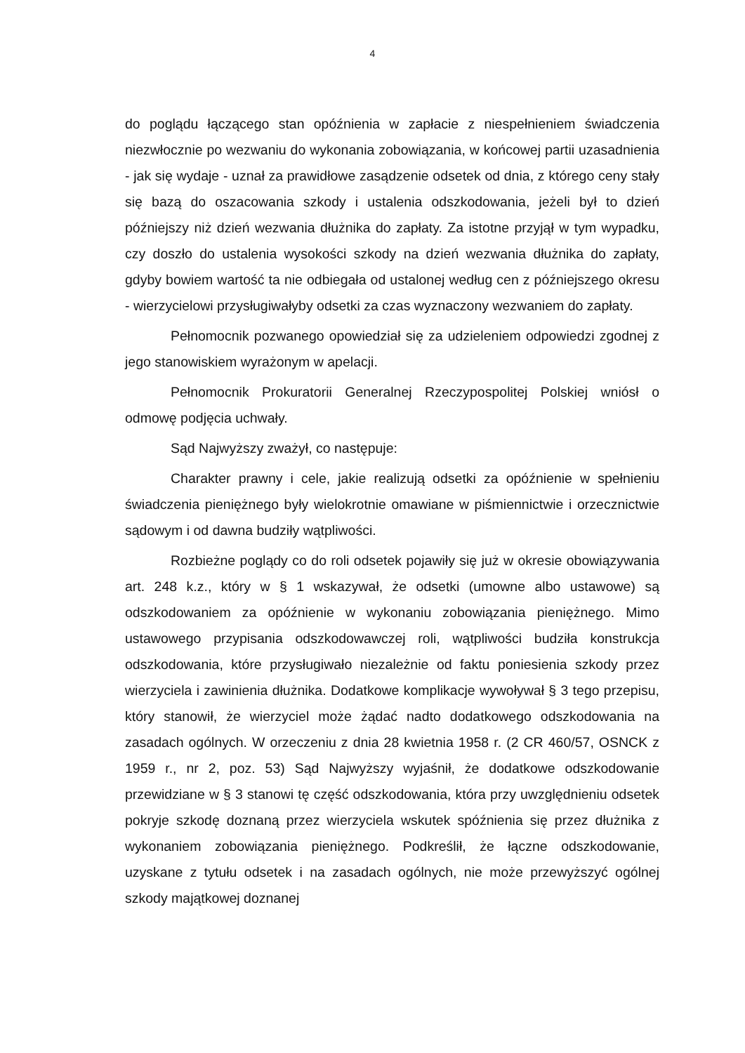4
do poglądu łączącego stan opóźnienia w zapłacie z niespełnieniem świadczenia niezwłocznie po wezwaniu do wykonania zobowiązania, w końcowej partii uzasadnienia - jak się wydaje - uznał za prawidłowe zasądzenie odsetek od dnia, z którego ceny stały się bazą do oszacowania szkody i ustalenia odszkodowania, jeżeli był to dzień późniejszy niż dzień wezwania dłużnika do zapłaty. Za istotne przyjął w tym wypadku, czy doszło do ustalenia wysokości szkody na dzień wezwania dłużnika do zapłaty, gdyby bowiem wartość ta nie odbiegała od ustalonej według cen z późniejszego okresu - wierzycielowi przysługiwałyby odsetki za czas wyznaczony wezwaniem do zapłaty.
Pełnomocnik pozwanego opowiedział się za udzieleniem odpowiedzi zgodnej z jego stanowiskiem wyrażonym w apelacji.
Pełnomocnik Prokuratorii Generalnej Rzeczypospolitej Polskiej wniósł o odmowę podjęcia uchwały.
Sąd Najwyższy zważył, co następuje:
Charakter prawny i cele, jakie realizują odsetki za opóźnienie w spełnieniu świadczenia pieniężnego były wielokrotnie omawiane w piśmiennictwie i orzecznictwie sądowym i od dawna budziły wątpliwości.
Rozbieżne poglądy co do roli odsetek pojawiły się już w okresie obowiązywania art. 248 k.z., który w § 1 wskazywał, że odsetki (umowne albo ustawowe) są odszkodowaniem za opóźnienie w wykonaniu zobowiązania pieniężnego. Mimo ustawowego przypisania odszkodowawczej roli, wątpliwości budziła konstrukcja odszkodowania, które przysługiwało niezależnie od faktu poniesienia szkody przez wierzyciela i zawinienia dłużnika. Dodatkowe komplikacje wywoływał § 3 tego przepisu, który stanowił, że wierzyciel może żądać nadto dodatkowego odszkodowania na zasadach ogólnych. W orzeczeniu z dnia 28 kwietnia 1958 r. (2 CR 460/57, OSNCK z 1959 r., nr 2, poz. 53) Sąd Najwyższy wyjaśnił, że dodatkowe odszkodowanie przewidziane w § 3 stanowi tę część odszkodowania, która przy uwzględnieniu odsetek pokryje szkodę doznaną przez wierzyciela wskutek spóźnienia się przez dłużnika z wykonaniem zobowiązania pieniężnego. Podkreślił, że łączne odszkodowanie, uzyskane z tytułu odsetek i na zasadach ogólnych, nie może przewyższyć ogólnej szkody majątkowej doznanej